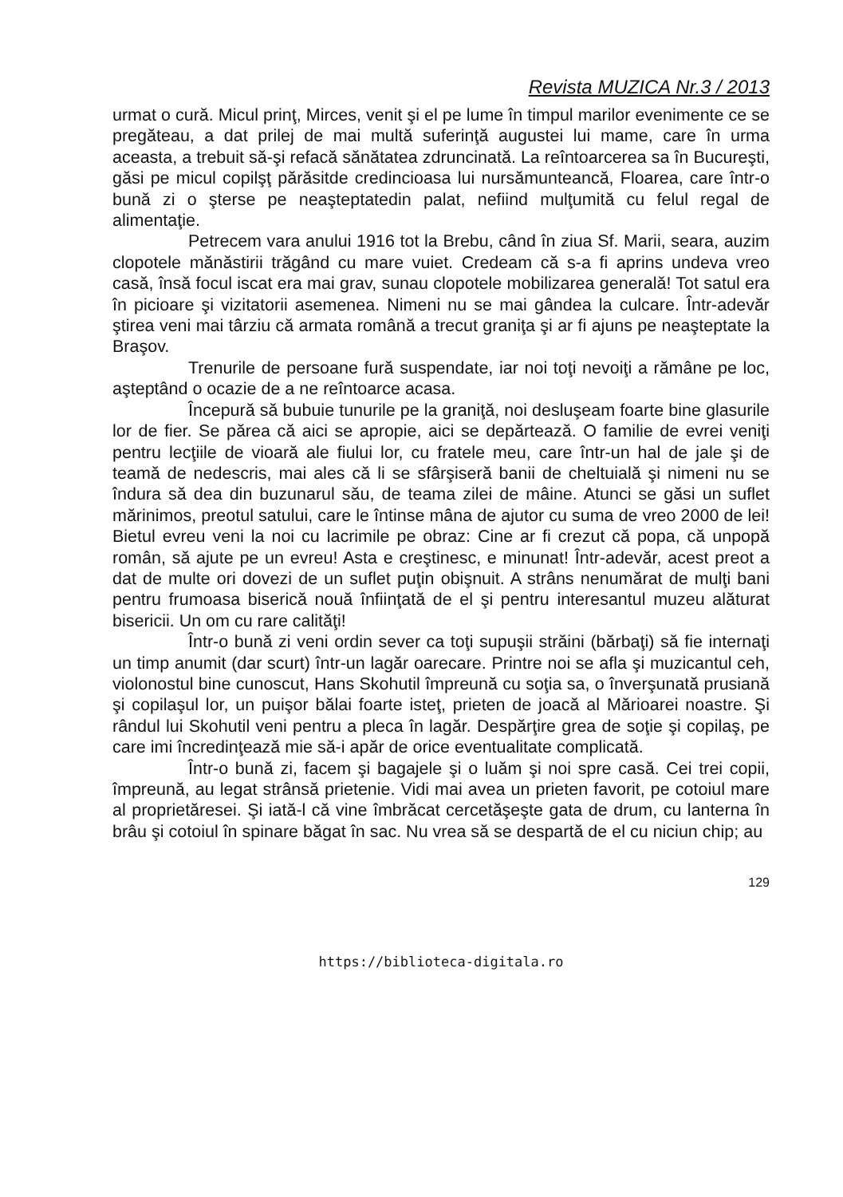Revista MUZICA Nr.3 / 2013
urmat o cură. Micul prinţ, Mirces, venit şi el pe lume în timpul marilor evenimente ce se pregăteau, a dat prilej de mai multă suferinţă augustei lui mame, care în urma aceasta, a trebuit să-şi refacă sănătatea zdruncinată. La reîntoarcerea sa în Bucureşti, găsi pe micul copilşţ părăsitde credincioasa lui nursămunteancă, Floarea, care într-o bună zi o şterse pe neaşteptatedin palat, nefiind mulţumită cu felul regal de alimentaţie.
Petrecem vara anului 1916 tot la Brebu, când în ziua Sf. Marii, seara, auzim clopotele mănăstirii trăgând cu mare vuiet. Credeam că s-a fi aprins undeva vreo casă, însă focul iscat era mai grav, sunau clopotele mobilizarea generală! Tot satul era în picioare şi vizitatorii asemenea. Nimeni nu se mai gândea la culcare. Într-adevăr ştirea veni mai târziu că armata română a trecut graniţa şi ar fi ajuns pe neaşteptate la Braşov.
Trenurile de persoane fură suspendate, iar noi toţi nevoiţi a rămâne pe loc, aşteptând o ocazie de a ne reîntoarce acasa.
Începură să bubuie tunurile pe la graniţă, noi desluşeam foarte bine glasurile lor de fier. Se părea că aici se apropie, aici se depărtează. O familie de evrei veniţi pentru lecţiile de vioară ale fiului lor, cu fratele meu, care într-un hal de jale şi de teamă de nedescris, mai ales că li se sfârşiseră banii de cheltuială şi nimeni nu se îndura să dea din buzunarul său, de teama zilei de mâine. Atunci se găsi un suflet mărinimos, preotul satului, care le întinse mâna de ajutor cu suma de vreo 2000 de lei! Bietul evreu veni la noi cu lacrimile pe obraz: Cine ar fi crezut că popa, că unpopă român, să ajute pe un evreu! Asta e creştinesc, e minunat! Într-adevăr, acest preot a dat de multe ori dovezi de un suflet puţin obişnuit. A strâns nenumărat de mulţi bani pentru frumoasa biserică nouă înfiinţată de el şi pentru interesantul muzeu alăturat bisericii. Un om cu rare calităţi!
Într-o bună zi veni ordin sever ca toţi supuşii străini (bărbaţi) să fie internaţi un timp anumit (dar scurt) într-un lagăr oarecare. Printre noi se afla şi muzicantul ceh, violonostul bine cunoscut, Hans Skohutil împreună cu soţia sa, o înverşunată prusiană şi copilaşul lor, un puişor bălai foarte isteţ, prieten de joacă al Mărioarei noastre. Şi rândul lui Skohutil veni pentru a pleca în lagăr. Despărţire grea de soţie şi copilaş, pe care imi încredinţează mie să-i apăr de orice eventualitate complicată.
Într-o bună zi, facem şi bagajele şi o luăm şi noi spre casă. Cei trei copii, împreună, au legat strânsă prietenie. Vidi mai avea un prieten favorit, pe cotoiul mare al proprietăresei. Şi iată-l că vine îmbrăcat cercetăşeşte gata de drum, cu lanterna în brâu şi cotoiul în spinare băgat în sac. Nu vrea să se despartă de el cu niciun chip; au
129
https://biblioteca-digitala.ro